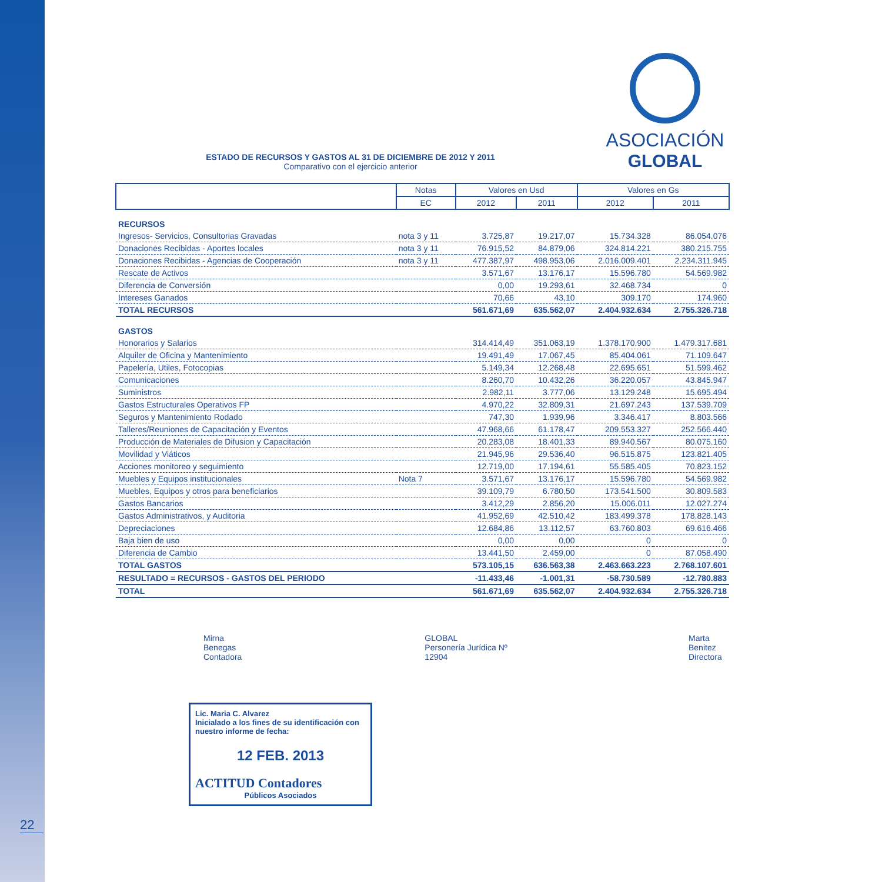22
ESTADO DE RECURSOS Y GASTOS AL 31 DE DICIEMBRE DE 2012 Y 2011
Comparativo con el ejercicio anterior
ASOCIACIÓN
GLOBAL
| | Notas | Valores en Usd | | Valores en Gs | |
| --- | --- | --- | --- | --- | --- |
| | EC | 2012 | 2011 | 2012 | 2011 |
| RECURSOS | | | | | |
| Ingresos- Servicios, Consultorias Gravadas | nota 3 y 11 | 3.725,87 | 19.217,07 | 15.734.328 | 86.054.076 |
| Donaciones Recibidas - Aportes locales | nota 3 y 11 | 76.915,52 | 84.879,06 | 324.814.221 | 380.215.755 |
| Donaciones Recibidas - Agencias de Cooperación | nota 3 y 11 | 477.387,97 | 498.953,06 | 2.016.009.401 | 2.234.311.945 |
| Rescate de Activos | | 3.571,67 | 13.176,17 | 15.596.780 | 54.569.982 |
| Diferencia de Conversión | | 0,00 | 19.293,61 | 32.468.734 | 0 |
| Intereses Ganados | | 70,66 | 43,10 | 309.170 | 174.960 |
| TOTAL RECURSOS | | 561.671,69 | 635.562,07 | 2.404.932.634 | 2.755.326.718 |
| GASTOS | | | | | |
| Honorarios y Salarios | | 314.414,49 | 351.063,19 | 1.378.170.900 | 1.479.317.681 |
| Alquiler de Oficina y Mantenimiento | | 19.491,49 | 17.067,45 | 85.404.061 | 71.109.647 |
| Papelería, Utiles, Fotocopias | | 5.149,34 | 12.268,48 | 22.695.651 | 51.599.462 |
| Comunicaciones | | 8.260,70 | 10.432,26 | 36.220.057 | 43.845.947 |
| Suministros | | 2.982,11 | 3.777,06 | 13.129.248 | 15.695.494 |
| Gastos Estructurales Operativos FP | | 4.970,22 | 32.809,31 | 21.697.243 | 137.539.709 |
| Seguros y Mantenimiento Rodado | | 747,30 | 1.939,96 | 3.346.417 | 8.803.566 |
| Talleres/Reuniones de Capacitación y Eventos | | 47.968,66 | 61.178,47 | 209.553.327 | 252.566.440 |
| Producción de Materiales de Difusion y Capacitación | | 20.283,08 | 18.401,33 | 89.940.567 | 80.075.160 |
| Movilidad y Viáticos | | 21.945,96 | 29.536,40 | 96.515.875 | 123.821.405 |
| Acciones monitoreo y seguimiento | | 12.719,00 | 17.194,61 | 55.585.405 | 70.823.152 |
| Muebles y Equipos institucionales | Nota 7 | 3.571,67 | 13.176,17 | 15.596.780 | 54.569.982 |
| Muebles, Equipos y otros para beneficiarios | | 39.109,79 | 6.780,50 | 173.541.500 | 30.809.583 |
| Gastos Bancarios | | 3.412,29 | 2.856,20 | 15.006.011 | 12.027.274 |
| Gastos Administrativos, y Auditoria | | 41.952,69 | 42.510,42 | 183.499.378 | 178.828.143 |
| Depreciaciones | | 12.684,86 | 13.112,57 | 63.760.803 | 69.616.466 |
| Baja bien de uso | | 0,00 | 0,00 | 0 | 0 |
| Diferencia de Cambio | | 13.441,50 | 2.459,00 | 0 | 87.058.490 |
| TOTAL GASTOS | | 573.105,15 | 636.563,38 | 2.463.663.223 | 2.768.107.601 |
| RESULTADO = RECURSOS - GASTOS DEL PERIODO | | -11.433,46 | -1.001,31 | -58.730.589 | -12.780.883 |
| TOTAL | | 561.671,69 | 635.562,07 | 2.404.932.634 | 2.755.326.718 |
Mirna Benegas
Contadora
GLOBAL
Personería Jurídica Nº 12904
Marta Benitez
Directora
Lic. Maria C. Alvarez
Inicialado a los fines de su identificación con nuestro informe de fecha:
12 FEB. 2013
ACTITUD Contadores
Públicos Asociados